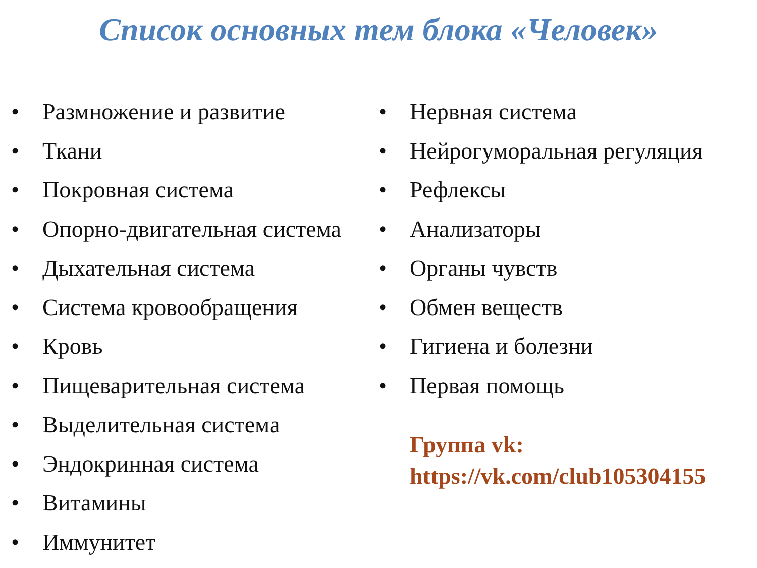Список основных тем блока «Человек»
• Размножение и развитие
• Ткани
• Покровная система
• Опорно-двигательная система
• Дыхательная система
• Система кровообращения
• Кровь
• Пищеварительная система
• Выделительная система
• Эндокринная система
• Витамины
• Иммунитет
• Нервная система
• Нейрогуморальная регуляция
• Рефлексы
• Анализаторы
• Органы чувств
• Обмен веществ
• Гигиена и болезни
• Первая помощь
Группа vk:
https://vk.com/club105304155